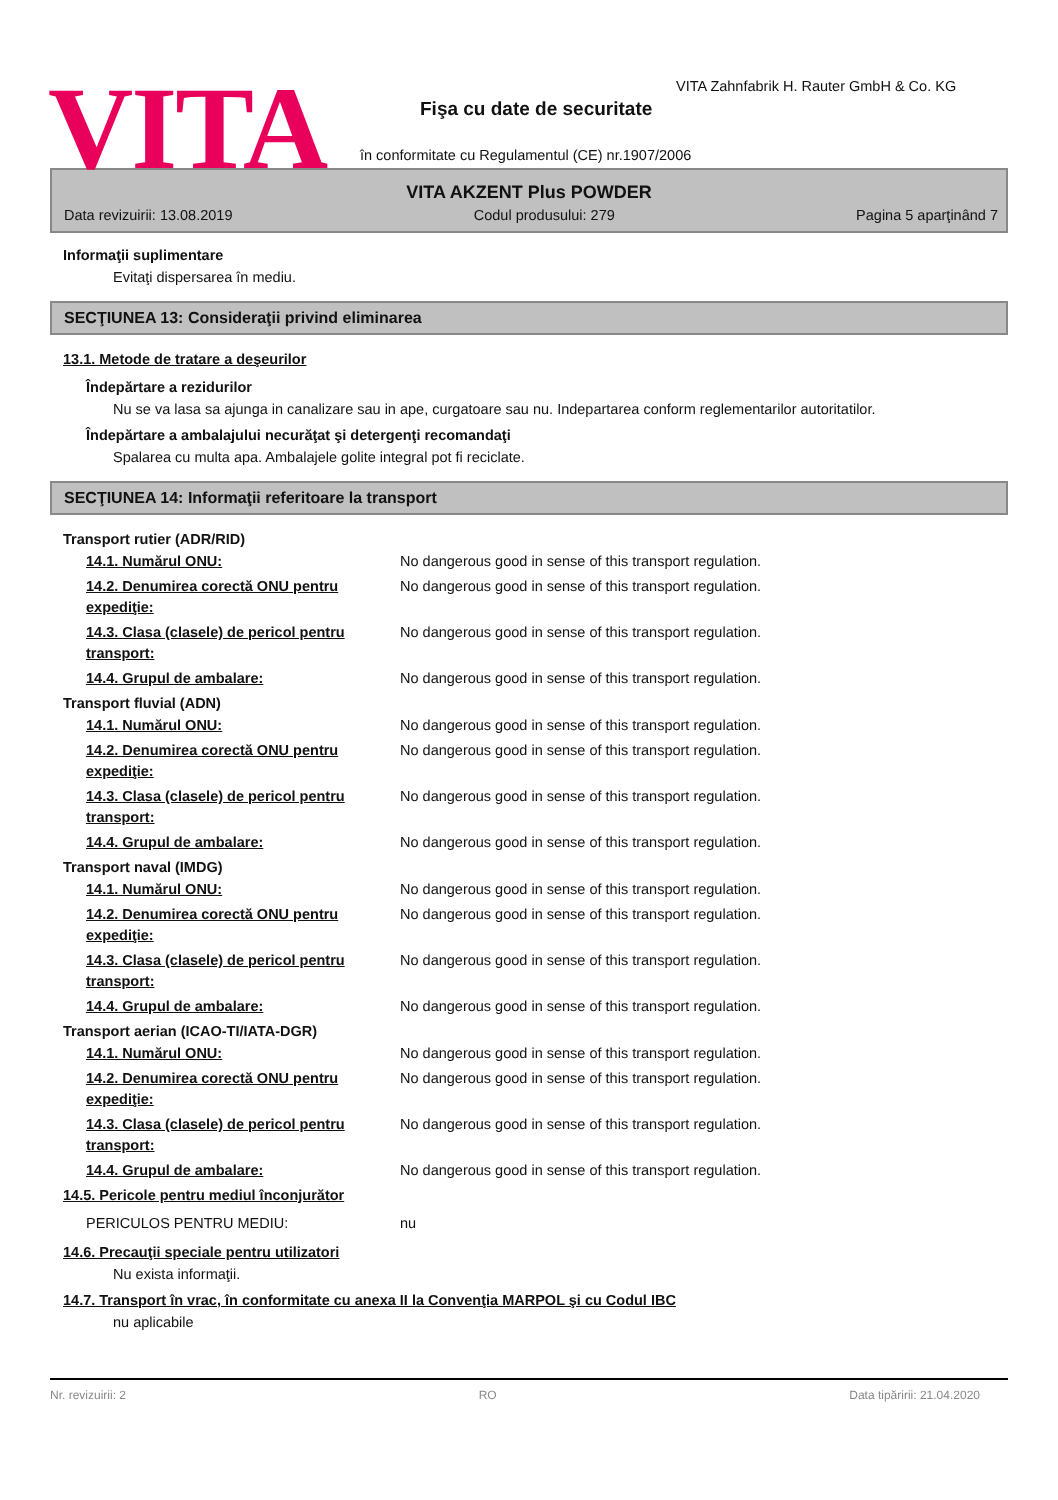VITA
VITA Zahnfabrik H. Rauter GmbH & Co. KG
Fişa cu date de securitate
în conformitate cu Regulamentul (CE) nr.1907/2006
VITA AKZENT Plus POWDER
Data revizuirii: 13.08.2019 Codul produsului: 279 Pagina 5 aparţinând 7
Informaţii suplimentare
Evitaţi dispersarea în mediu.
SECŢIUNEA 13: Consideraţii privind eliminarea
13.1. Metode de tratare a deşeurilor
Îndepărtare a rezidurilor
Nu se va lasa sa ajunga in canalizare sau in ape, curgatoare sau nu. Indepartarea conform reglementarilor autoritatilor.
Îndepărtare a ambalajului necurăţat şi detergenţi recomandaţi
Spalarea cu multa apa. Ambalajele golite integral pot fi reciclate.
SECŢIUNEA 14: Informaţii referitoare la transport
Transport rutier (ADR/RID)
14.1. Numărul ONU: No dangerous good in sense of this transport regulation.
14.2. Denumirea corectă ONU pentru expediţie: No dangerous good in sense of this transport regulation.
14.3. Clasa (clasele) de pericol pentru transport: No dangerous good in sense of this transport regulation.
14.4. Grupul de ambalare: No dangerous good in sense of this transport regulation.
Transport fluvial (ADN)
14.1. Numărul ONU: No dangerous good in sense of this transport regulation.
14.2. Denumirea corectă ONU pentru expediţie: No dangerous good in sense of this transport regulation.
14.3. Clasa (clasele) de pericol pentru transport: No dangerous good in sense of this transport regulation.
14.4. Grupul de ambalare: No dangerous good in sense of this transport regulation.
Transport naval (IMDG)
14.1. Numărul ONU: No dangerous good in sense of this transport regulation.
14.2. Denumirea corectă ONU pentru expediţie: No dangerous good in sense of this transport regulation.
14.3. Clasa (clasele) de pericol pentru transport: No dangerous good in sense of this transport regulation.
14.4. Grupul de ambalare: No dangerous good in sense of this transport regulation.
Transport aerian (ICAO-TI/IATA-DGR)
14.1. Numărul ONU: No dangerous good in sense of this transport regulation.
14.2. Denumirea corectă ONU pentru expediţie: No dangerous good in sense of this transport regulation.
14.3. Clasa (clasele) de pericol pentru transport: No dangerous good in sense of this transport regulation.
14.4. Grupul de ambalare: No dangerous good in sense of this transport regulation.
14.5. Pericole pentru mediul înconjurător
PERICULOS PENTRU MEDIU: nu
14.6. Precauţii speciale pentru utilizatori
Nu exista informaţii.
14.7. Transport în vrac, în conformitate cu anexa II la Convenţia MARPOL şi cu Codul IBC
nu aplicabile
Nr. revizuirii: 2 RO Data tipăririi: 21.04.2020